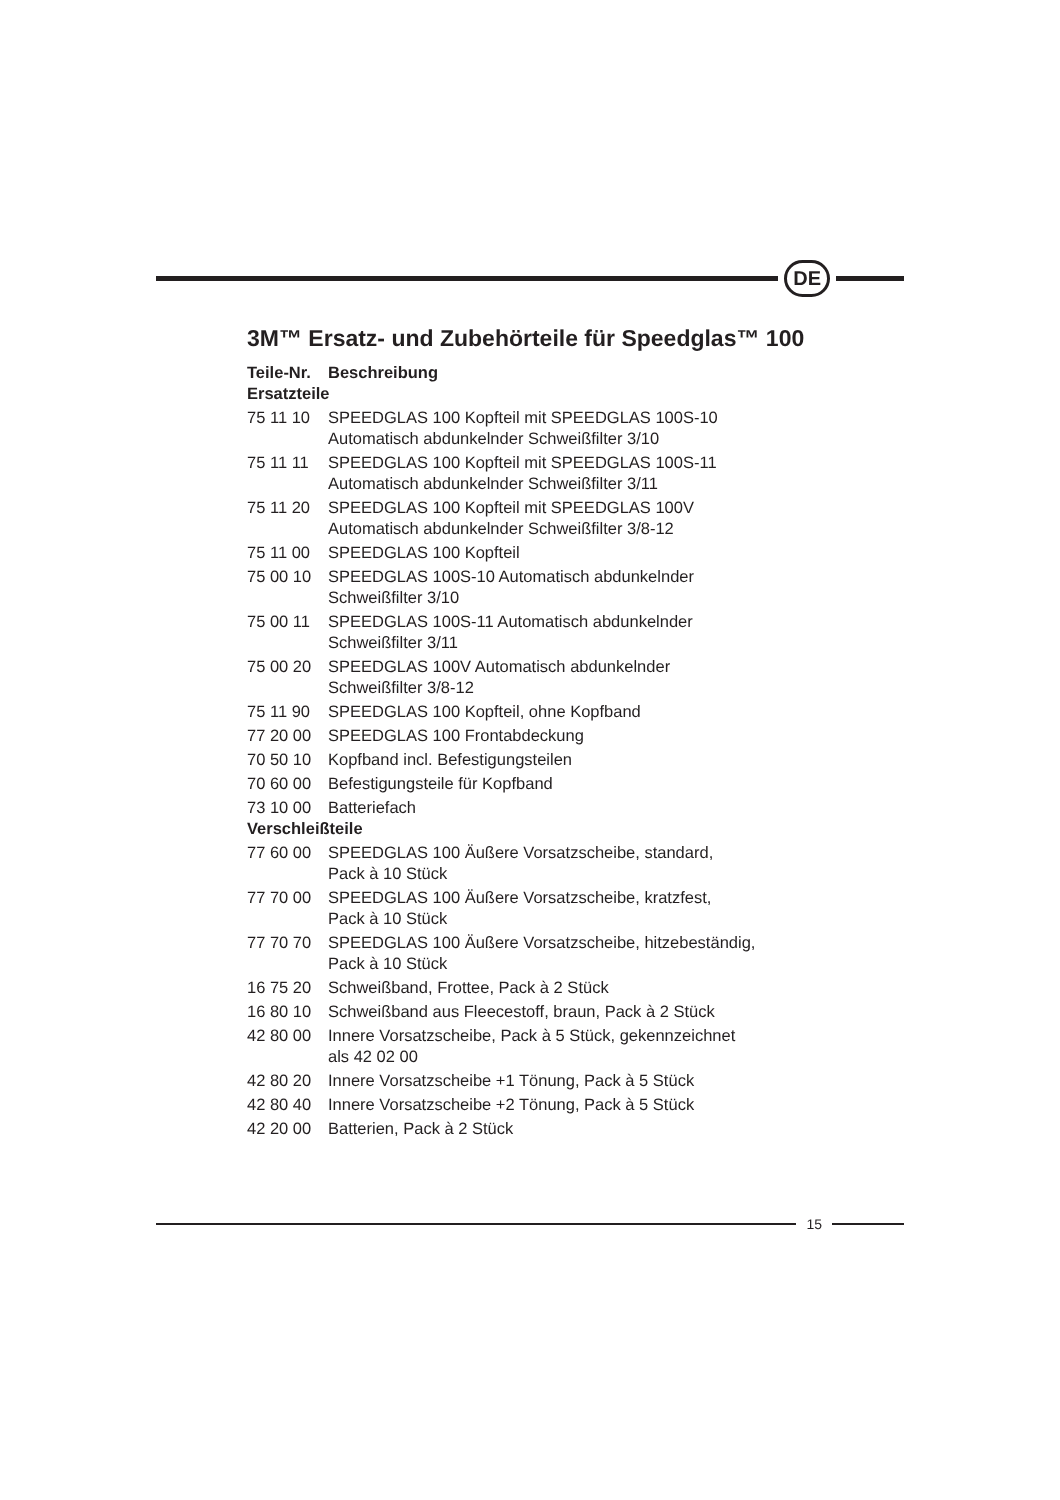DE
3M™ Ersatz- und Zubehörteile für Speedglas™ 100
| Teile-Nr. | Beschreibung |
| --- | --- |
| Ersatzteile | |
| 75 11 10 | SPEEDGLAS 100 Kopfteil mit SPEEDGLAS 100S-10 Automatisch abdunkelnder Schweißfilter 3/10 |
| 75 11 11 | SPEEDGLAS 100 Kopfteil mit SPEEDGLAS 100S-11 Automatisch abdunkelnder Schweißfilter 3/11 |
| 75 11 20 | SPEEDGLAS 100 Kopfteil mit SPEEDGLAS 100V Automatisch abdunkelnder Schweißfilter 3/8-12 |
| 75 11 00 | SPEEDGLAS 100 Kopfteil |
| 75 00 10 | SPEEDGLAS 100S-10 Automatisch abdunkelnder Schweißfilter 3/10 |
| 75 00 11 | SPEEDGLAS 100S-11 Automatisch abdunkelnder Schweißfilter 3/11 |
| 75 00 20 | SPEEDGLAS 100V Automatisch abdunkelnder Schweißfilter 3/8-12 |
| 75 11 90 | SPEEDGLAS 100 Kopfteil, ohne Kopfband |
| 77 20 00 | SPEEDGLAS 100 Frontabdeckung |
| 70 50 10 | Kopfband incl. Befestigungsteilen |
| 70 60 00 | Befestigungsteile für Kopfband |
| 73 10 00 | Batteriefach |
| Verschleißteile | |
| 77 60 00 | SPEEDGLAS 100 Äußere Vorsatzscheibe, standard, Pack à 10 Stück |
| 77 70 00 | SPEEDGLAS 100 Äußere Vorsatzscheibe, kratzfest, Pack à 10 Stück |
| 77 70 70 | SPEEDGLAS 100 Äußere Vorsatzscheibe, hitzebeständig, Pack à 10 Stück |
| 16 75 20 | Schweißband, Frottee, Pack à 2 Stück |
| 16 80 10 | Schweißband aus Fleecestoff, braun, Pack à 2 Stück |
| 42 80 00 | Innere Vorsatzscheibe, Pack à 5 Stück, gekennzeichnet als 42 02 00 |
| 42 80 20 | Innere Vorsatzscheibe +1 Tönung, Pack à 5 Stück |
| 42 80 40 | Innere Vorsatzscheibe +2 Tönung, Pack à 5 Stück |
| 42 20 00 | Batterien, Pack à 2 Stück |
15